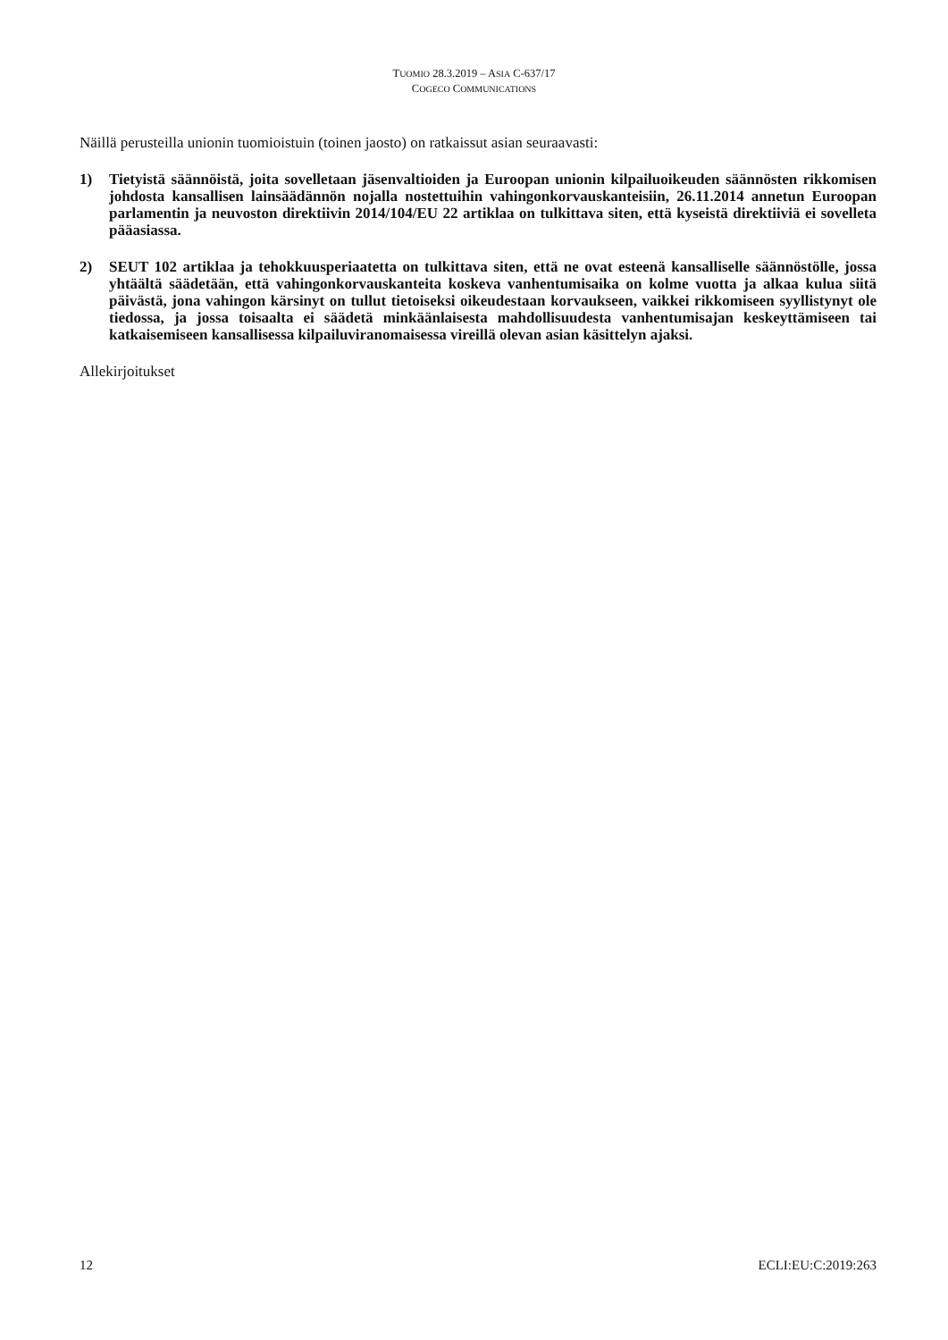TUOMIO 28.3.2019 – ASIA C-637/17
COGECO COMMUNICATIONS
Näillä perusteilla unionin tuomioistuin (toinen jaosto) on ratkaissut asian seuraavasti:
1) Tietyistä säännöistä, joita sovelletaan jäsenvaltioiden ja Euroopan unionin kilpailuoikeuden säännösten rikkomisen johdosta kansallisen lainsäädännön nojalla nostettuihin vahingonkorvauskanteisiin, 26.11.2014 annetun Euroopan parlamentin ja neuvoston direktiivin 2014/104/EU 22 artiklaa on tulkittava siten, että kyseistä direktiiviä ei sovelleta pääasiassa.
2) SEUT 102 artiklaa ja tehokkuusperiaatetta on tulkittava siten, että ne ovat esteenä kansalliselle säännöstölle, jossa yhtäältä säädetään, että vahingonkorvauskanteita koskeva vanhentumisaika on kolme vuotta ja alkaa kulua siitä päivästä, jona vahingon kärsinyt on tullut tietoiseksi oikeudestaan korvaukseen, vaikkei rikkomiseen syyllistynyt ole tiedossa, ja jossa toisaalta ei säädetä minkäänlaisesta mahdollisuudesta vanhentumisajan keskeyttämiseen tai katkaisemiseen kansallisessa kilpailuviranomaisessa vireillä olevan asian käsittelyn ajaksi.
Allekirjoitukset
12 ECLI:EU:C:2019:263